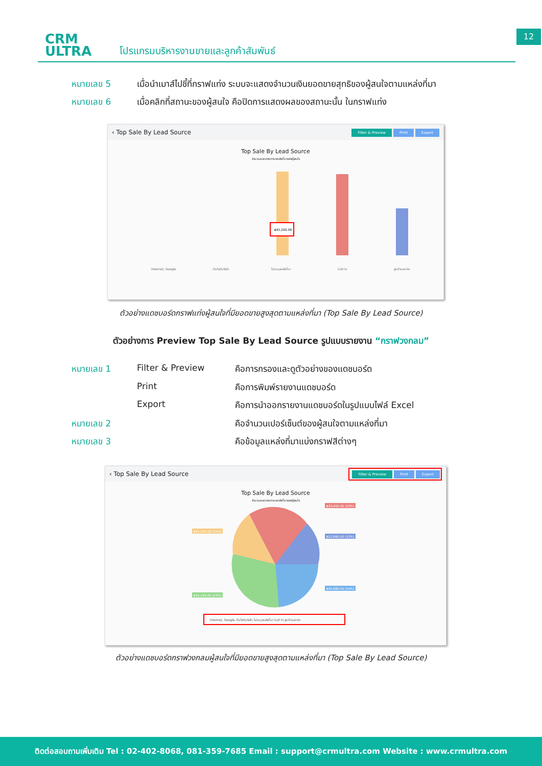CRM
ULTRA
โปรแกรมบริหารงานขายและลูกค้าสัมพันธ์
12
หมายเลข 5 เมื่อนำเมาส์ไปชี้ที่กราฟแท่ง ระบบจะแสดงจำนวนเงินยอดขายสุทธิของผู้สนใจตามแหล่งที่มา
หมายเลข 6 เมื่อคลิกที่สถานะของผู้สนใจ คือปิดการแสดงผลของสถานะนั้น ในกราฟแท่ง
‹ Top Sale By Lead Source Filter & Preview Print Export
Top Sale By Lead Source
จำนวนยอดขายตามแหล่งที่มาของผู้สนใจ
฿41,265.06
Internet, Google
เว็บไซต์บริษัท
ไม่ระบุแหล่งที่มา
Call In
ลูกค้าบอกต่อ
ตัวอย่างแดชบอร์ดกราฟแท่งผู้สนใจที่มียอดขายสูงสุดตามแหล่งที่มา (Top Sale By Lead Source)
ตัวอย่างการ Preview Top Sale By Lead Source รูปแบบรายงาน “กราฟวงกลม”
หมายเลข 1 Filter & Preview คือการกรองและดูตัวอย่างของแดชบอร์ด
Print คือการพิมพ์รายงานแดชบอร์ด
Export คือการนำออกรายงานแดชบอร์ดในรูปแบบไฟล์ Excel
หมายเลข 2 คือจำนวนเปอร์เซ็นต์ของผู้สนใจตามแหล่งที่มา
หมายเลข 3 คือข้อมูลแหล่งที่มาแบ่งกราฟสีต่างๆ
‹ Top Sale By Lead Source Filter & Preview Print Export
Top Sale By Lead Source
จำนวนยอดขายตามแหล่งที่มาของผู้สนใจ
฿39,400.00 (20%)
฿22,990.00 (12%)
฿45,980.00 (24%)
฿41,265.06 (21%)
฿45,240.00 (23%)
Internet, Google เว็บไซต์บริษัท ไม่ระบุแหล่งที่มา Call In ลูกค้าบอกต่อ
ตัวอย่างแดชบอร์ดกราฟวงกลมผู้สนใจที่มียอดขายสูงสุดตามแหล่งที่มา (Top Sale By Lead Source)
ติดต่อสอบถามเพิ่มเติม Tel : 02-402-8068, 081-359-7685 Email : support@crmultra.com Website : www.crmultra.com